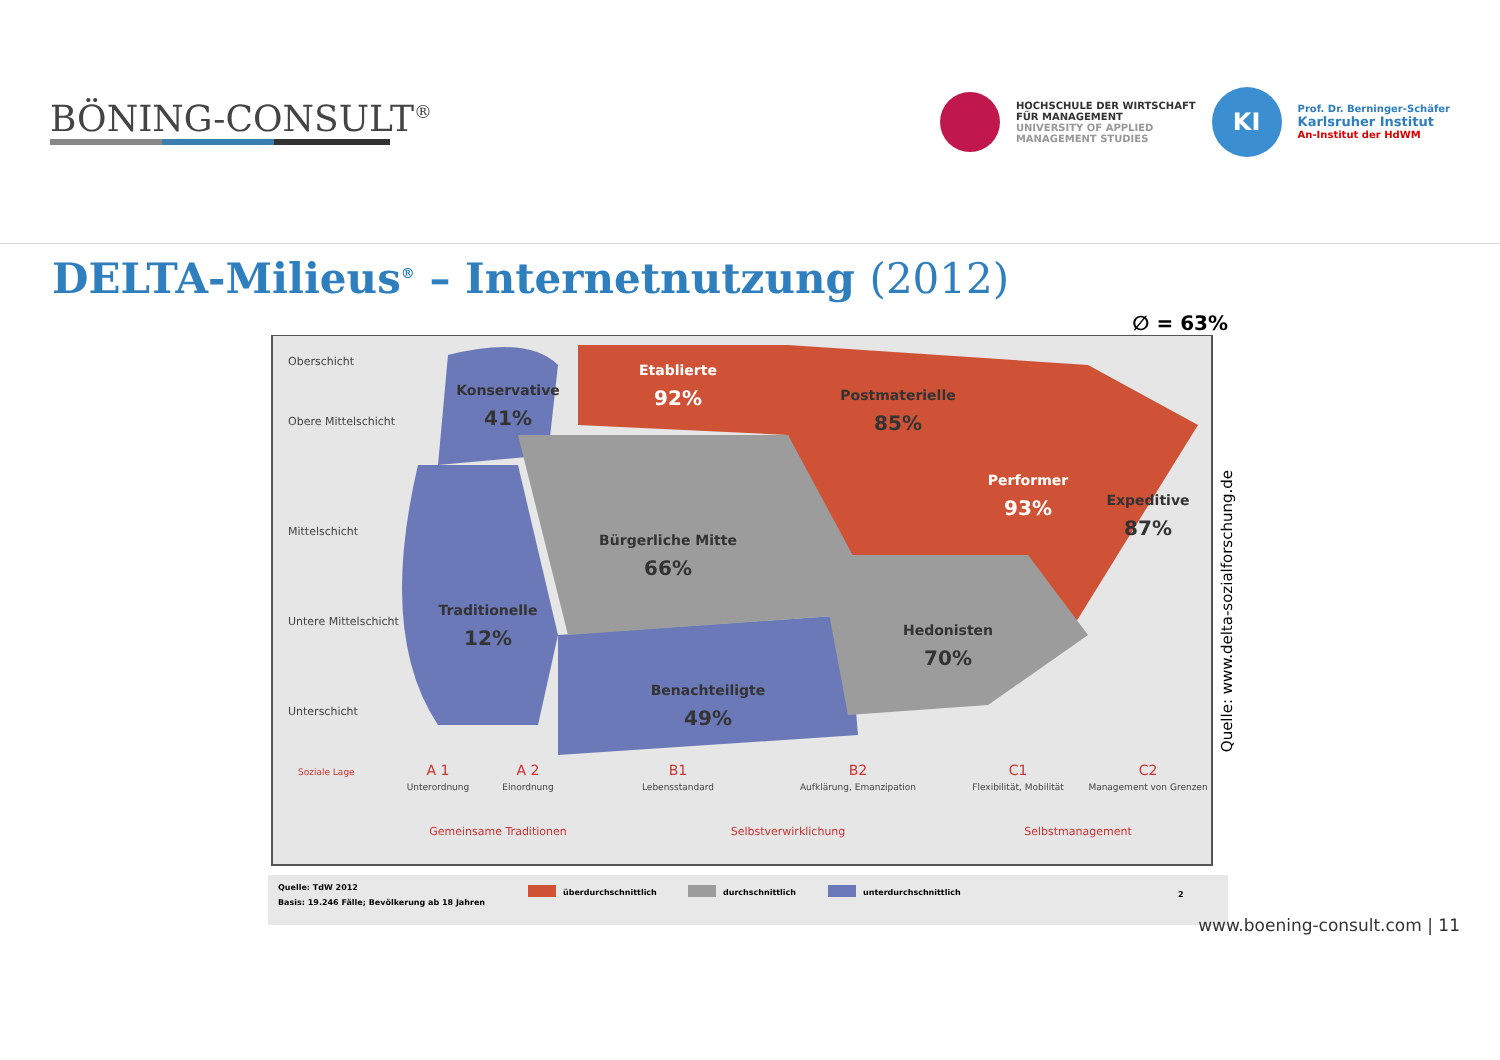BÖNING-CONSULT<sup>®</sup>
HOCHSCHULE DER WIRTSCHAFT
FÜR MANAGEMENT
UNIVERSITY OF APPLIED
MANAGEMENT STUDIES
KI
Prof. Dr. Berninger-Schäfer
Karlsruher Institut
An-Institut der HdWM
DELTA-Milieus<sup>®</sup> – Internetnutzung (2012)
∅ = 63%
Oberschicht
Obere Mittelschicht
Mittelschicht
Untere Mittelschicht
Unterschicht
Konservative
41%
Etablierte
92%
Postmaterielle
85%
Performer
93%
Expeditive
87%
Bürgerliche Mitte
66%
Traditionelle
12%
Hedonisten
70%
Benachteiligte
49%
Soziale Lage
A 1
A 2
B1
B2
C1
C2
Unterordnung
Einordnung
Lebensstandard
Aufklärung, Emanzipation
Flexibilität, Mobilität
Management von Grenzen
Gemeinsame Traditionen
Selbstverwirklichung
Selbstmanagement
Quelle: TdW 2012
Basis: 19.246 Fälle; Bevölkerung ab 18 Jahren
überdurchschnittlich
durchschnittlich
unterdurchschnittlich
2
Quelle: www.delta-sozialforschung.de
www.boening-consult.com | 11